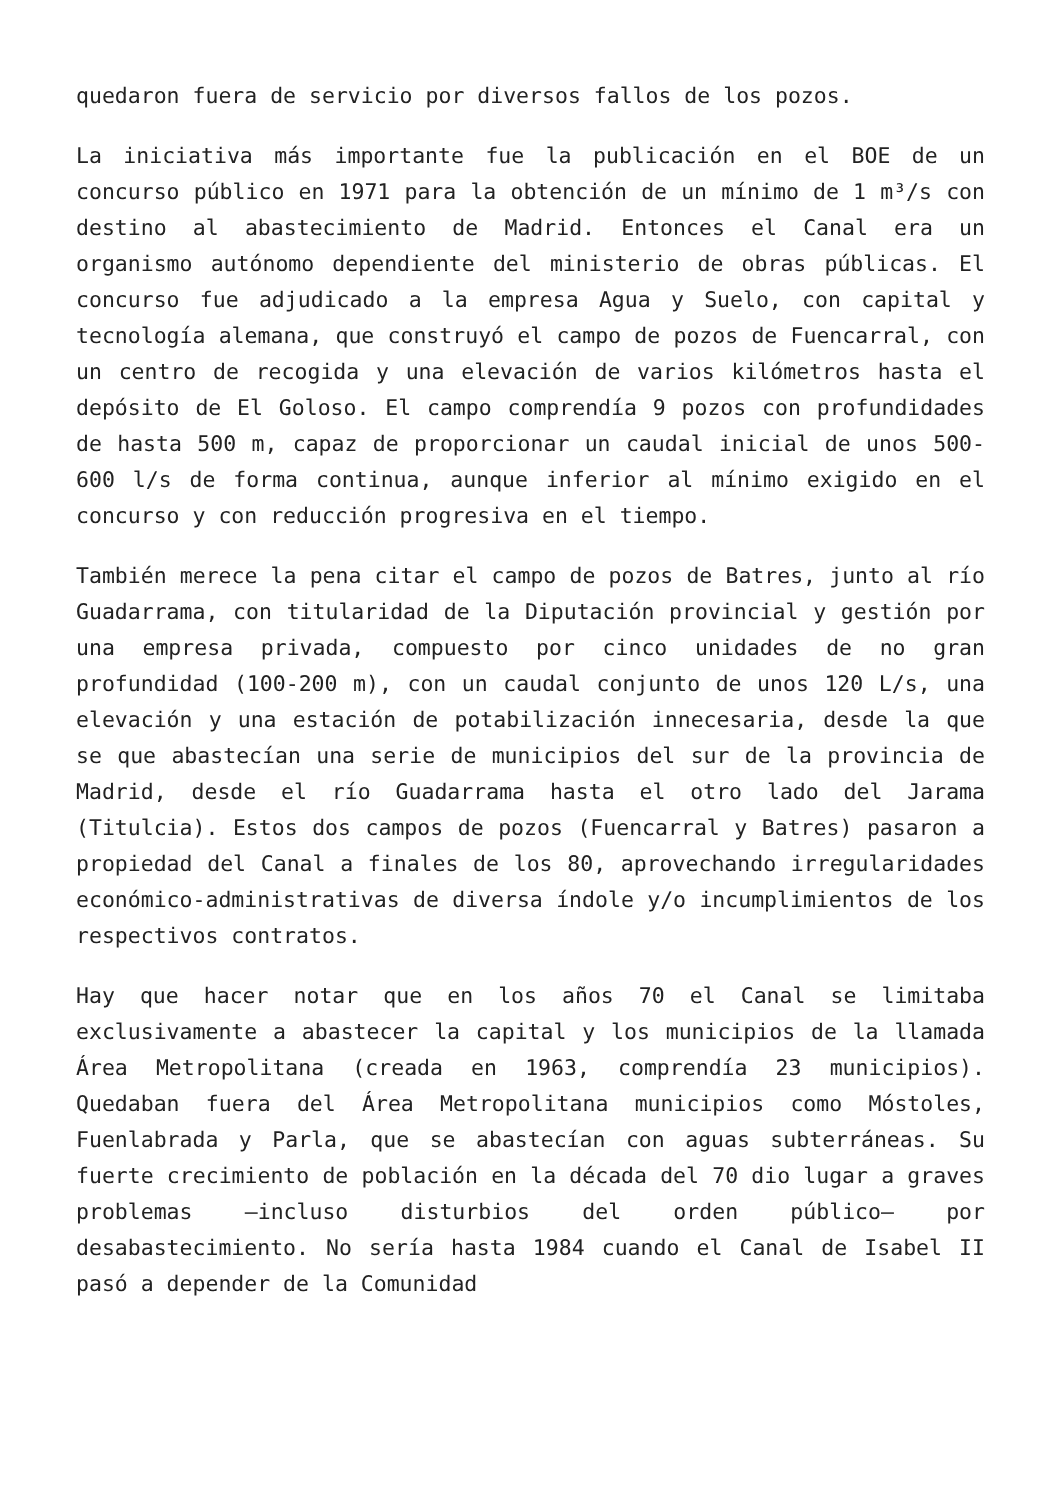quedaron fuera de servicio por diversos fallos de los pozos.
La iniciativa más importante fue la publicación en el BOE de un concurso público en 1971 para la obtención de un mínimo de 1 m³/s con destino al abastecimiento de Madrid. Entonces el Canal era un organismo autónomo dependiente del ministerio de obras públicas. El concurso fue adjudicado a la empresa Agua y Suelo, con capital y tecnología alemana, que construyó el campo de pozos de Fuencarral, con un centro de recogida y una elevación de varios kilómetros hasta el depósito de El Goloso. El campo comprendía 9 pozos con profundidades de hasta 500 m, capaz de proporcionar un caudal inicial de unos 500-600 l/s de forma continua, aunque inferior al mínimo exigido en el concurso y con reducción progresiva en el tiempo.
También merece la pena citar el campo de pozos de Batres, junto al río Guadarrama, con titularidad de la Diputación provincial y gestión por una empresa privada, compuesto por cinco unidades de no gran profundidad (100-200 m), con un caudal conjunto de unos 120 L/s, una elevación y una estación de potabilización innecesaria, desde la que se que abastecían una serie de municipios del sur de la provincia de Madrid, desde el río Guadarrama hasta el otro lado del Jarama (Titulcia). Estos dos campos de pozos (Fuencarral y Batres) pasaron a propiedad del Canal a finales de los 80, aprovechando irregularidades económico-administrativas de diversa índole y/o incumplimientos de los respectivos contratos.
Hay que hacer notar que en los años 70 el Canal se limitaba exclusivamente a abastecer la capital y los municipios de la llamada Área Metropolitana (creada en 1963, comprendía 23 municipios). Quedaban fuera del Área Metropolitana municipios como Móstoles, Fuenlabrada y Parla, que se abastecían con aguas subterráneas. Su fuerte crecimiento de población en la década del 70 dio lugar a graves problemas –incluso disturbios del orden público– por desabastecimiento. No sería hasta 1984 cuando el Canal de Isabel II pasó a depender de la Comunidad